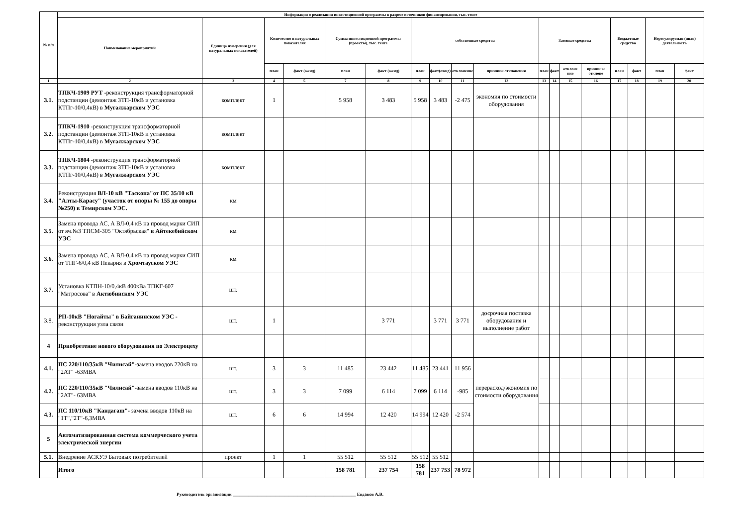| № п/п | Информация о реализации инвестиционной программы в разрезе источников финансирования, тыс. тенге | | | | | | | | | | | | | | | | | |
| --- | --- | --- | --- | --- | --- | --- | --- | --- | --- | --- | --- | --- | --- | --- | --- | --- | --- | --- |
| | Наименование мероприятий | Единица измерения (для натуральных показателей) | Количество в натуральных показателях | | Сумма инвестиционной программы (проекты), тыс. тенге | | собственные средства | | | | Заемные средства | | | | Бюджетные средства | | Нерегулируемая (иная) деятельность | |
| | | | план | факт (ожид) | план | факт (ожид) | план | факт(ожид) | отклонение | причины отклонения | план | факт | отклоне ние | причин ы отклоне | план | факт | план | факт |
| 1 | 2 | 3 | 4 | 5 | 7 | 8 | 9 | 10 | 11 | 12 | 13 | 14 | 15 | 16 | 17 | 18 | 19 | 20 |
| 3.1. | ТПКЧ-1909 РУТ -реконструкция трансформаторной подстанции (демонтаж ЗТП-10кВ и установка КТПг-10/0,4кВ) в Мугалжарском УЭС | комплект | 1 | | 5 958 | 3 483 | 5 958 | 3 483 | -2 475 | экономия по стоимости оборудования | | | | | | | | |
| 3.2. | ТПКЧ-1910 -реконструкция трансформаторной подстанции (демонтаж ЗТП-10кВ и установка КТПг-10/0,4кВ) в Мугалжарском УЭС | комплект | | | | | | | | | | | | | | | | |
| 3.3. | ТПКЧ-1804 -реконструкция трансформаторной подстанции (демонтаж ЗТП-10кВ и установка КТПг-10/0,4кВ) в Мугалжарском УЭС | комплект | | | | | | | | | | | | | | | | |
| 3.4. | Реконструкция ВЛ-10 кВ "Таскопа"от ПС 35/10 кВ "Алты-Карасу" (участок от опоры № 155 до опоры №250) в Темирском УЭС. | км | | | | | | | | | | | | | | | | |
| 3.5. | Замена провода АС, А ВЛ-0,4 кВ на провод марки СИП от яч.№3 ТПСМ-305 "Октябрьская" в Айтекебийском УЭС | км | | | | | | | | | | | | | | | | |
| 3.6. | Замена провода АС, А ВЛ-0,4 кВ на провод марки СИП от ТПГ-6/0,4 кВ Пекарня в Хромтауском УЭС | км | | | | | | | | | | | | | | | | |
| 3.7. | Установка КТПН-10/0,4кВ 400кВа ТПКГ-607 "Матросова" в Актюбинском УЭС | шт. | | | | | | | | | | | | | | | | |
| 3.8. | РП-10кВ "Ногайты" в Байганинском УЭС - реконструкция узла связи | шт. | 1 | | | 3 771 | | 3 771 | 3 771 | досрочная поставка оборудования и выполнение работ | | | | | | | | |
| 4 | Приобретение нового оборудования по Электроцеху | | | | | | | | | | | | | | | | | |
| 4.1. | ПС 220/110/35кВ "Чилисай"-з амена вводов 220кВ на "2АТ" -63МВА | шт. | 3 | 3 | 11 485 | 23 442 | 11 485 | 23 441 | 11 956 | перерасход/экономия по стоимости оборудования | | | | | | | | |
| 4.2. | ПС 220/110/35кВ "Чилисай"-з амена вводов 110кВ на "2АТ"- 63МВА | шт. | 3 | 3 | 7 099 | 6 114 | 7 099 | 6 114 | -985 | | | | | | | | | |
| 4.3. | ПС 110/10кВ "Кандагаш"- замена вводов 110кВ на "1Т","2Т"-6,3МВА | шт. | 6 | 6 | 14 994 | 12 420 | 14 994 | 12 420 | -2 574 | | | | | | | | | |
| 5 | Автоматизированная система коммерческого учета электрической энергии | | | | | | | | | | | | | | | | | |
| 5.1. | Внедрение АСКУЭ Бытовых потребителей | проект | 1 | 1 | 55 512 | 55 512 | 55 512 | 55 512 | | | | | | | | | | |
| | Итого | | | | 158 781 | 237 754 | 158 781 | 237 753 | 78 972 | | | | | | | | | |
Руководитель организации _______________________________________________________ Евдаков А.В.